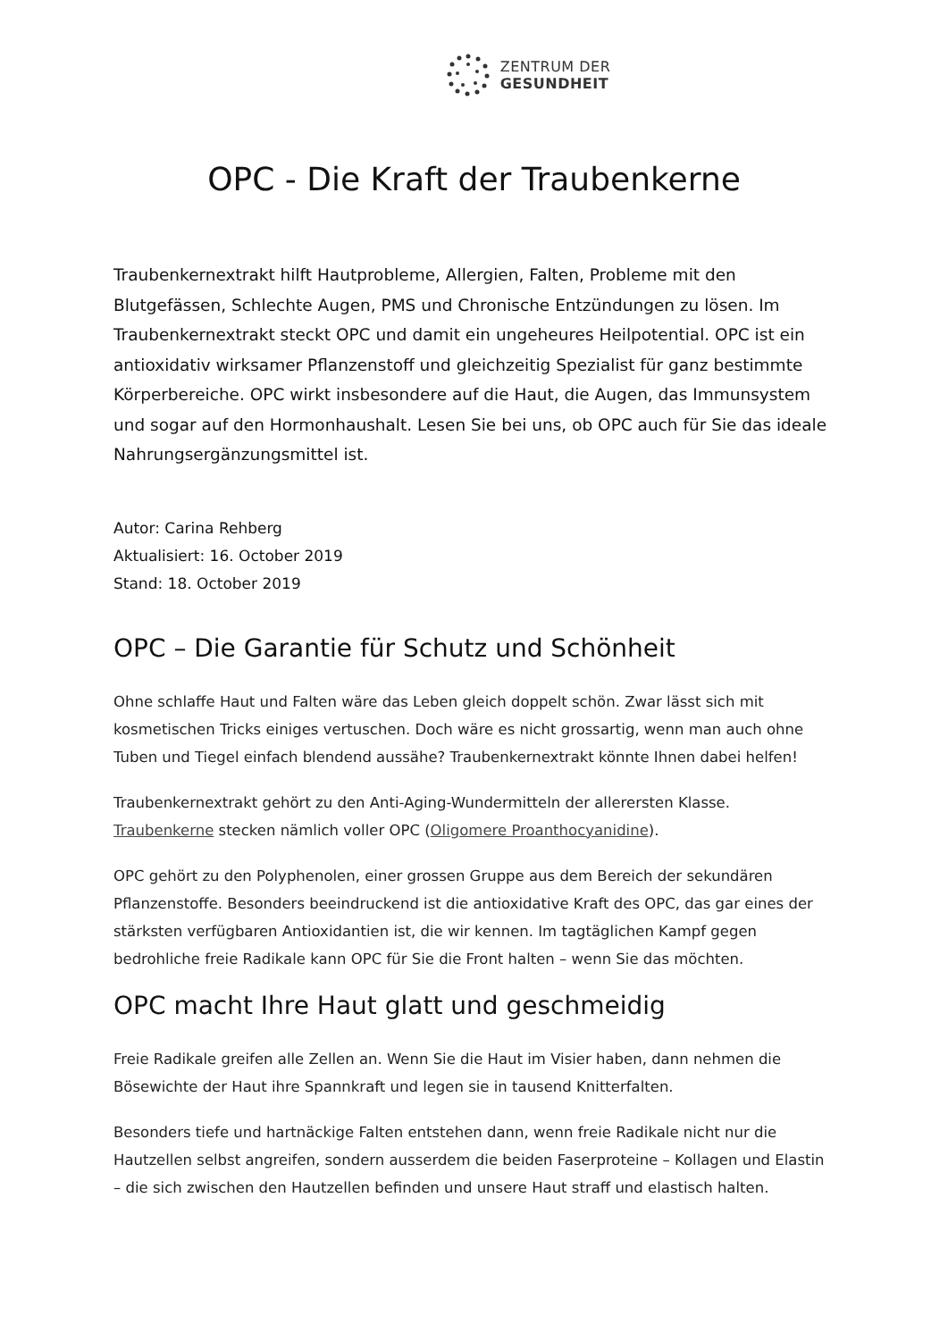ZENTRUM DER
GESUNDHEIT
OPC - Die Kraft der Traubenkerne
Traubenkernextrakt hilft Hautprobleme, Allergien, Falten, Probleme mit den Blutgefässen, Schlechte Augen, PMS und Chronische Entzündungen zu lösen. Im Traubenkernextrakt steckt OPC und damit ein ungeheures Heilpotential. OPC ist ein antioxidativ wirksamer Pflanzenstoff und gleichzeitig Spezialist für ganz bestimmte Körperbereiche. OPC wirkt insbesondere auf die Haut, die Augen, das Immunsystem und sogar auf den Hormonhaushalt. Lesen Sie bei uns, ob OPC auch für Sie das ideale Nahrungsergänzungsmittel ist.
Autor: Carina Rehberg
Aktualisiert: 16. October 2019
Stand: 18. October 2019
OPC – Die Garantie für Schutz und Schönheit
Ohne schlaffe Haut und Falten wäre das Leben gleich doppelt schön. Zwar lässt sich mit kosmetischen Tricks einiges vertuschen. Doch wäre es nicht grossartig, wenn man auch ohne Tuben und Tiegel einfach blendend aussähe? Traubenkernextrakt könnte Ihnen dabei helfen!
Traubenkernextrakt gehört zu den Anti-Aging-Wundermitteln der allerersten Klasse. Traubenkerne stecken nämlich voller OPC (Oligomere Proanthocyanidine).
OPC gehört zu den Polyphenolen, einer grossen Gruppe aus dem Bereich der sekundären Pflanzenstoffe. Besonders beeindruckend ist die antioxidative Kraft des OPC, das gar eines der stärksten verfügbaren Antioxidantien ist, die wir kennen. Im tagtäglichen Kampf gegen bedrohliche freie Radikale kann OPC für Sie die Front halten – wenn Sie das möchten.
OPC macht Ihre Haut glatt und geschmeidig
Freie Radikale greifen alle Zellen an. Wenn Sie die Haut im Visier haben, dann nehmen die Bösewichte der Haut ihre Spannkraft und legen sie in tausend Knitterfalten.
Besonders tiefe und hartnäckige Falten entstehen dann, wenn freie Radikale nicht nur die Hautzellen selbst angreifen, sondern ausserdem die beiden Faserproteine – Kollagen und Elastin – die sich zwischen den Hautzellen befinden und unsere Haut straff und elastisch halten.